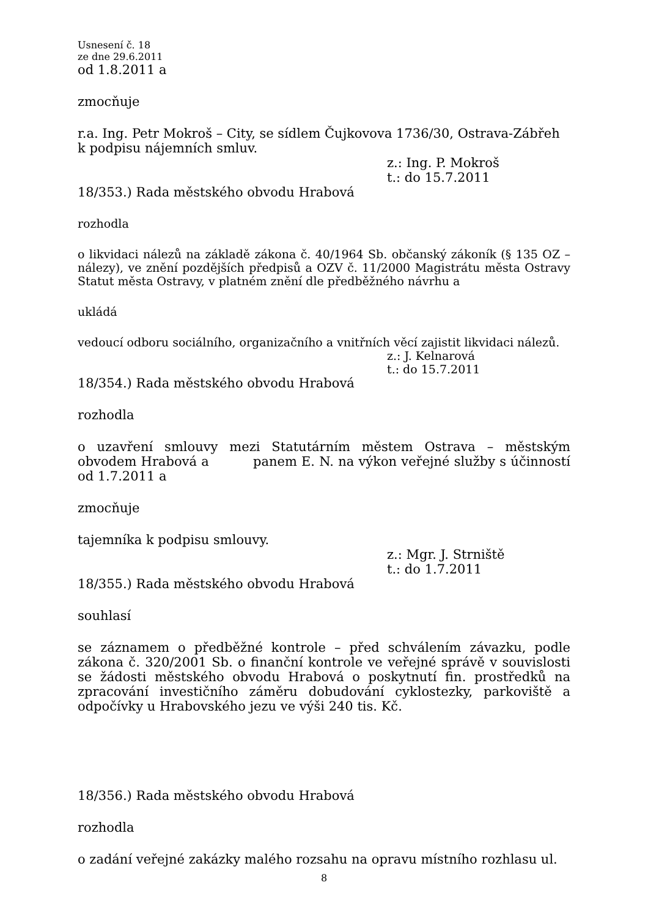Usnesení č. 18
ze dne 29.6.2011
od 1.8.2011 a
zmocňuje
r.a. Ing. Petr Mokroš – City, se sídlem Čujkovova 1736/30, Ostrava-Zábřeh k podpisu nájemních smluv.
z.: Ing. P. Mokroš
t.: do 15.7.2011
18/353.) Rada městského obvodu Hrabová
rozhodla
o likvidaci nálezů na základě zákona č. 40/1964 Sb. občanský zákoník (§ 135 OZ – nálezy), ve znění pozdějších předpisů a OZV č. 11/2000 Magistrátu města Ostravy Statut města Ostravy, v platném znění dle předběžného návrhu a
ukládá
vedoucí odboru sociálního, organizačního a vnitřních věcí zajistit likvidaci nálezů.
z.: J. Kelnarová
t.: do 15.7.2011
18/354.) Rada městského obvodu Hrabová
rozhodla
o uzavření smlouvy mezi Statutárním městem Ostrava – městským obvodem Hrabová a panem E. N. na výkon veřejné služby s účinností od 1.7.2011 a
zmocňuje
tajemníka k podpisu smlouvy.
z.: Mgr. J. Strniště
t.: do 1.7.2011
18/355.) Rada městského obvodu Hrabová
souhlasí
se záznamem o předběžné kontrole – před schválením závazku, podle zákona č. 320/2001 Sb. o finanční kontrole ve veřejné správě v souvislosti se žádosti městského obvodu Hrabová o poskytnutí fin. prostředků na zpracování investičního záměru dobudování cyklostezky, parkoviště a odpočívky u Hrabovského jezu ve výši 240 tis. Kč.
18/356.) Rada městského obvodu Hrabová
rozhodla
o zadání veřejné zakázky malého rozsahu na opravu místního rozhlasu ul.
8